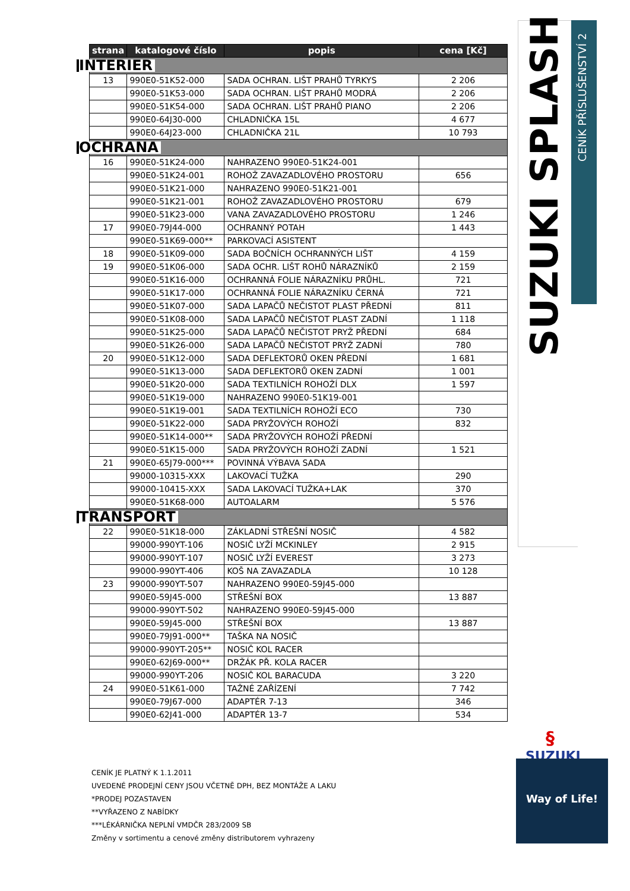| strana | katalogové číslo | popis | cena [Kč] |
| --- | --- | --- | --- |
| INTERIER | | | |
| 13 | 990E0-51K52-000 | SADA OCHRAN. LIŠT PRAHŮ TYRKYS | 2 206 |
| | 990E0-51K53-000 | SADA OCHRAN. LIŠT PRAHŮ MODRÁ | 2 206 |
| | 990E0-51K54-000 | SADA OCHRAN. LIŠT PRAHŮ PIANO | 2 206 |
| | 990E0-64J30-000 | CHLADNIČKA 15L | 4 677 |
| | 990E0-64J23-000 | CHLADNIČKA 21L | 10 793 |
| OCHRANA | | | |
| 16 | 990E0-51K24-000 | NAHRAZENO 990E0-51K24-001 | |
| | 990E0-51K24-001 | ROHOŽ ZAVAZADLOVÉHO PROSTORU | 656 |
| | 990E0-51K21-000 | NAHRAZENO 990E0-51K21-001 | |
| | 990E0-51K21-001 | ROHOŽ ZAVAZADLOVÉHO PROSTORU | 679 |
| | 990E0-51K23-000 | VANA ZAVAZADLOVÉHO PROSTORU | 1 246 |
| 17 | 990E0-79J44-000 | OCHRANNÝ POTAH | 1 443 |
| | 990E0-51K69-000** | PARKOVACÍ ASISTENT | |
| 18 | 990E0-51K09-000 | SADA BOČNÍCH OCHRANNÝCH LIŠT | 4 159 |
| 19 | 990E0-51K06-000 | SADA OCHR. LIŠT ROHŮ NÁRAZNÍKŮ | 2 159 |
| | 990E0-51K16-000 | OCHRANNÁ FOLIE NÁRAZNÍKU PRŮHL. | 721 |
| | 990E0-51K17-000 | OCHRANNÁ FOLIE NÁRAZNÍKU ČERNÁ | 721 |
| | 990E0-51K07-000 | SADA LAPAČŮ NEČISTOT PLAST PŘEDNÍ | 811 |
| | 990E0-51K08-000 | SADA LAPAČŮ NEČISTOT PLAST ZADNÍ | 1 118 |
| | 990E0-51K25-000 | SADA LAPAČŮ NEČISTOT PRYŽ PŘEDNÍ | 684 |
| | 990E0-51K26-000 | SADA LAPAČŮ NEČISTOT PRYŽ ZADNÍ | 780 |
| 20 | 990E0-51K12-000 | SADA DEFLEKTORŮ OKEN PŘEDNÍ | 1 681 |
| | 990E0-51K13-000 | SADA DEFLEKTORŮ OKEN ZADNÍ | 1 001 |
| | 990E0-51K20-000 | SADA TEXTILNÍCH ROHOŽÍ DLX | 1 597 |
| | 990E0-51K19-000 | NAHRAZENO 990E0-51K19-001 | |
| | 990E0-51K19-001 | SADA TEXTILNÍCH ROHOŽÍ ECO | 730 |
| | 990E0-51K22-000 | SADA PRYŽOVÝCH ROHOŽÍ | 832 |
| | 990E0-51K14-000** | SADA PRYŽOVÝCH ROHOŽÍ PŘEDNÍ | |
| | 990E0-51K15-000 | SADA PRYŽOVÝCH ROHOŽÍ ZADNÍ | 1 521 |
| 21 | 990E0-65J79-000*** | POVINNÁ VÝBAVA SADA | |
| | 99000-10315-XXX | LAKOVACÍ TUŽKA | 290 |
| | 99000-10415-XXX | SADA LAKOVACÍ TUŽKA+LAK | 370 |
| | 990E0-51K68-000 | AUTOALARM | 5 576 |
| TRANSPORT | | | |
| 22 | 990E0-51K18-000 | ZÁKLADNÍ STŘEŠNÍ NOSIČ | 4 582 |
| | 99000-990YT-106 | NOSIČ LYŽÍ MCKINLEY | 2 915 |
| | 99000-990YT-107 | NOSIČ LYŽÍ EVEREST | 3 273 |
| | 99000-990YT-406 | KOŠ NA ZAVAZADLA | 10 128 |
| 23 | 99000-990YT-507 | NAHRAZENO 990E0-59J45-000 | |
| | 990E0-59J45-000 | STŘEŠNÍ BOX | 13 887 |
| | 99000-990YT-502 | NAHRAZENO 990E0-59J45-000 | |
| | 990E0-59J45-000 | STŘEŠNÍ BOX | 13 887 |
| | 990E0-79J91-000** | TAŠKA NA NOSIČ | |
| | 99000-990YT-205** | NOSIČ KOL RACER | |
| | 990E0-62J69-000** | DRŽÁK PŘ. KOLA RACER | |
| | 99000-990YT-206 | NOSIČ KOL BARACUDA | 3 220 |
| 24 | 990E0-51K61-000 | TAŽNÉ ZAŘÍZENÍ | 7 742 |
| | 990E0-79J67-000 | ADAPTÉR 7-13 | 346 |
| | 990E0-62J41-000 | ADAPTÉR 13-7 | 534 |
SUZUKI SPLASH
CENÍK PŘÍSLUŠENSTVÍ 2
§
SUZUKI
Way of Life!
CENÍK JE PLATNÝ K 1.1.2011
UVEDENÉ PRODEJNÍ CENY JSOU VČETNĚ DPH, BEZ MONTÁŽE A LAKU
*PRODEJ POZASTAVEN
**VYŘAZENO Z NABÍDKY
***LÉKÁRNIČKA NEPLNÍ VMDČR 283/2009 SB
Změny v sortimentu a cenové změny distributorem vyhrazeny